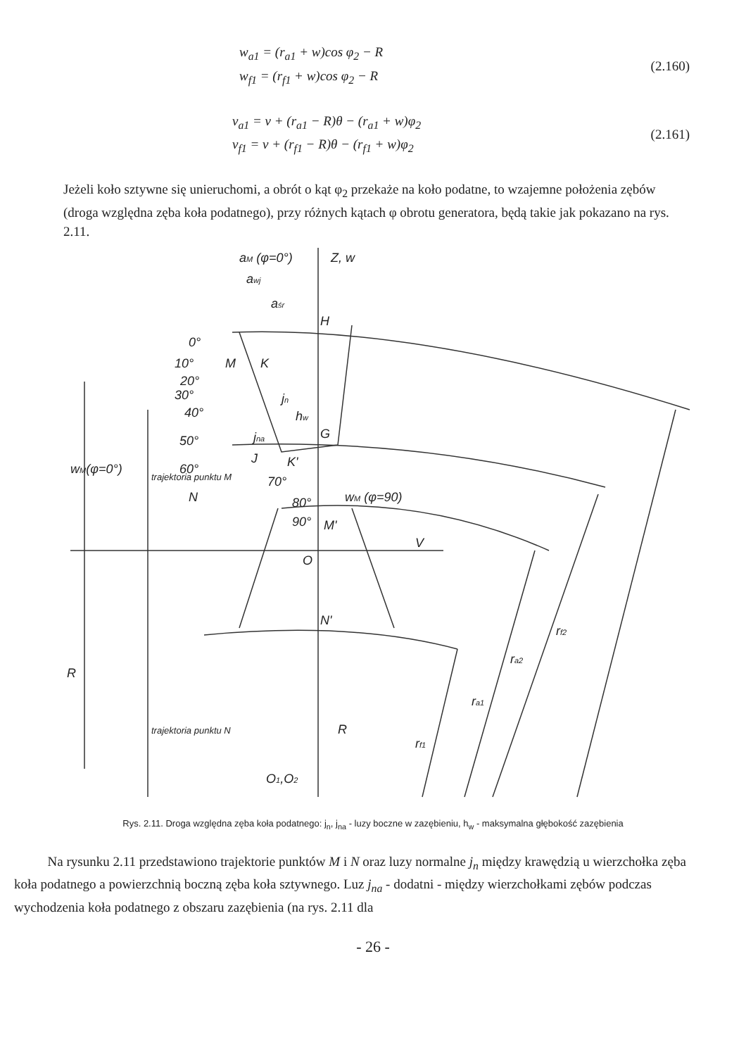w<sub>a1</sub> = (r<sub>a1</sub> + w)cos φ<sub>2</sub> − R
w<sub>f1</sub> = (r<sub>f1</sub> + w)cos φ<sub>2</sub> − R
(2.160)
v<sub>a1</sub> = v + (r<sub>a1</sub> − R)θ − (r<sub>a1</sub> + w)φ<sub>2</sub>
v<sub>f1</sub> = v + (r<sub>f1</sub> − R)θ − (r<sub>f1</sub> + w)φ<sub>2</sub>
(2.161)
Jeżeli koło sztywne się unieruchomi, a obrót o kąt φ<sub>2</sub> przekaże na koło podatne, to wzajemne położenia zębów (droga względna zęba koła podatnego), przy różnych kątach φ obrotu generatora, będą takie jak pokazano na rys. 2.11.
aM (φ=0°)
Z, w
awj
aśr
H
G
0°
10°
M
K
20°
30°
40°
50°
60°
70°
80°
90°
M'
J
K'
N
jn
jna
hw
wM (φ=90)
V
O
N'
wM(φ=0°)
R
R
O1,O2
rf1
ra1
ra2
rf2
trajektoria punktu M
trajektoria punktu N
Rys. 2.11. Droga względna zęba koła podatnego: j<sub>n</sub>, j<sub>na</sub> - luzy boczne w zazębieniu, h<sub>w</sub> - maksymalna głębokość zazębienia
Na rysunku 2.11 przedstawiono trajektorie punktów M i N oraz luzy normalne j<sub>n</sub> między krawędzią u wierzchołka zęba koła podatnego a powierzchnią boczną zęba koła sztywnego. Luz j<sub>na</sub> - dodatni - między wierzchołkami zębów podczas wychodzenia koła podatnego z obszaru zazębienia (na rys. 2.11 dla
- 26 -